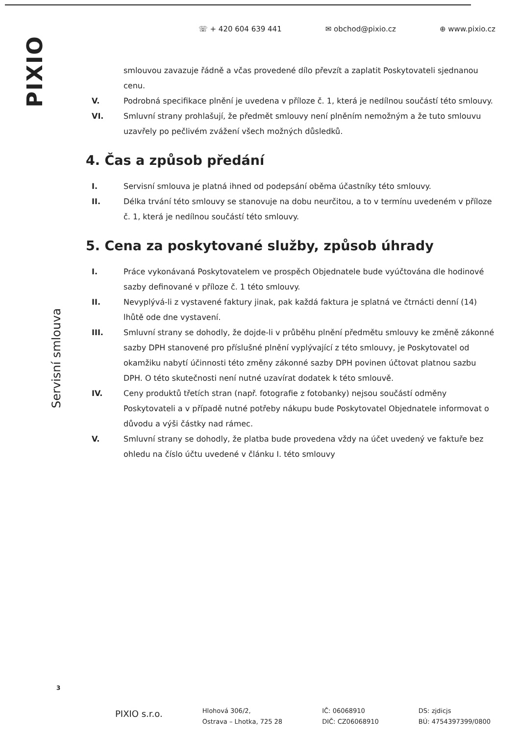☏ + 420 604 639 441 ✉ obchod@pixio.cz ⊕ www.pixio.cz
PIXIO
Servisní smlouva
3
smlouvou zavazuje řádně a včas provedené dílo převzít a zaplatit Poskytovateli sjednanou cenu.
V. Podrobná specifikace plnění je uvedena v příloze č. 1, která je nedílnou součástí této smlouvy.
VI. Smluvní strany prohlašují, že předmět smlouvy není plněním nemožným a že tuto smlouvu uzavřely po pečlivém zvážení všech možných důsledků.
4. Čas a způsob předání
I. Servisní smlouva je platná ihned od podepsání oběma účastníky této smlouvy.
II. Délka trvání této smlouvy se stanovuje na dobu neurčitou, a to v termínu uvedeném v příloze č. 1, která je nedílnou součástí této smlouvy.
5. Cena za poskytované služby, způsob úhrady
I. Práce vykonávaná Poskytovatelem ve prospěch Objednatele bude vyúčtována dle hodinové sazby definované v příloze č. 1 této smlouvy.
II. Nevyplývá-li z vystavené faktury jinak, pak každá faktura je splatná ve čtrnácti denní (14) lhůtě ode dne vystavení.
III. Smluvní strany se dohodly, že dojde-li v průběhu plnění předmětu smlouvy ke změně zákonné sazby DPH stanovené pro příslušné plnění vyplývající z této smlouvy, je Poskytovatel od okamžiku nabytí účinnosti této změny zákonné sazby DPH povinen účtovat platnou sazbu DPH. O této skutečnosti není nutné uzavírat dodatek k této smlouvě.
IV. Ceny produktů třetích stran (např. fotografie z fotobanky) nejsou součástí odměny Poskytovateli a v případě nutné potřeby nákupu bude Poskytovatel Objednatele informovat o důvodu a výši částky nad rámec.
V. Smluvní strany se dohodly, že platba bude provedena vždy na účet uvedený ve faktuře bez ohledu na číslo účtu uvedené v článku I. této smlouvy
PIXIO s.r.o.
Hlohová 306/2,
Ostrava – Lhotka, 725 28
IČ: 06068910
DIČ: CZ06068910
DS: zjdicjs
BÚ: 4754397399/0800